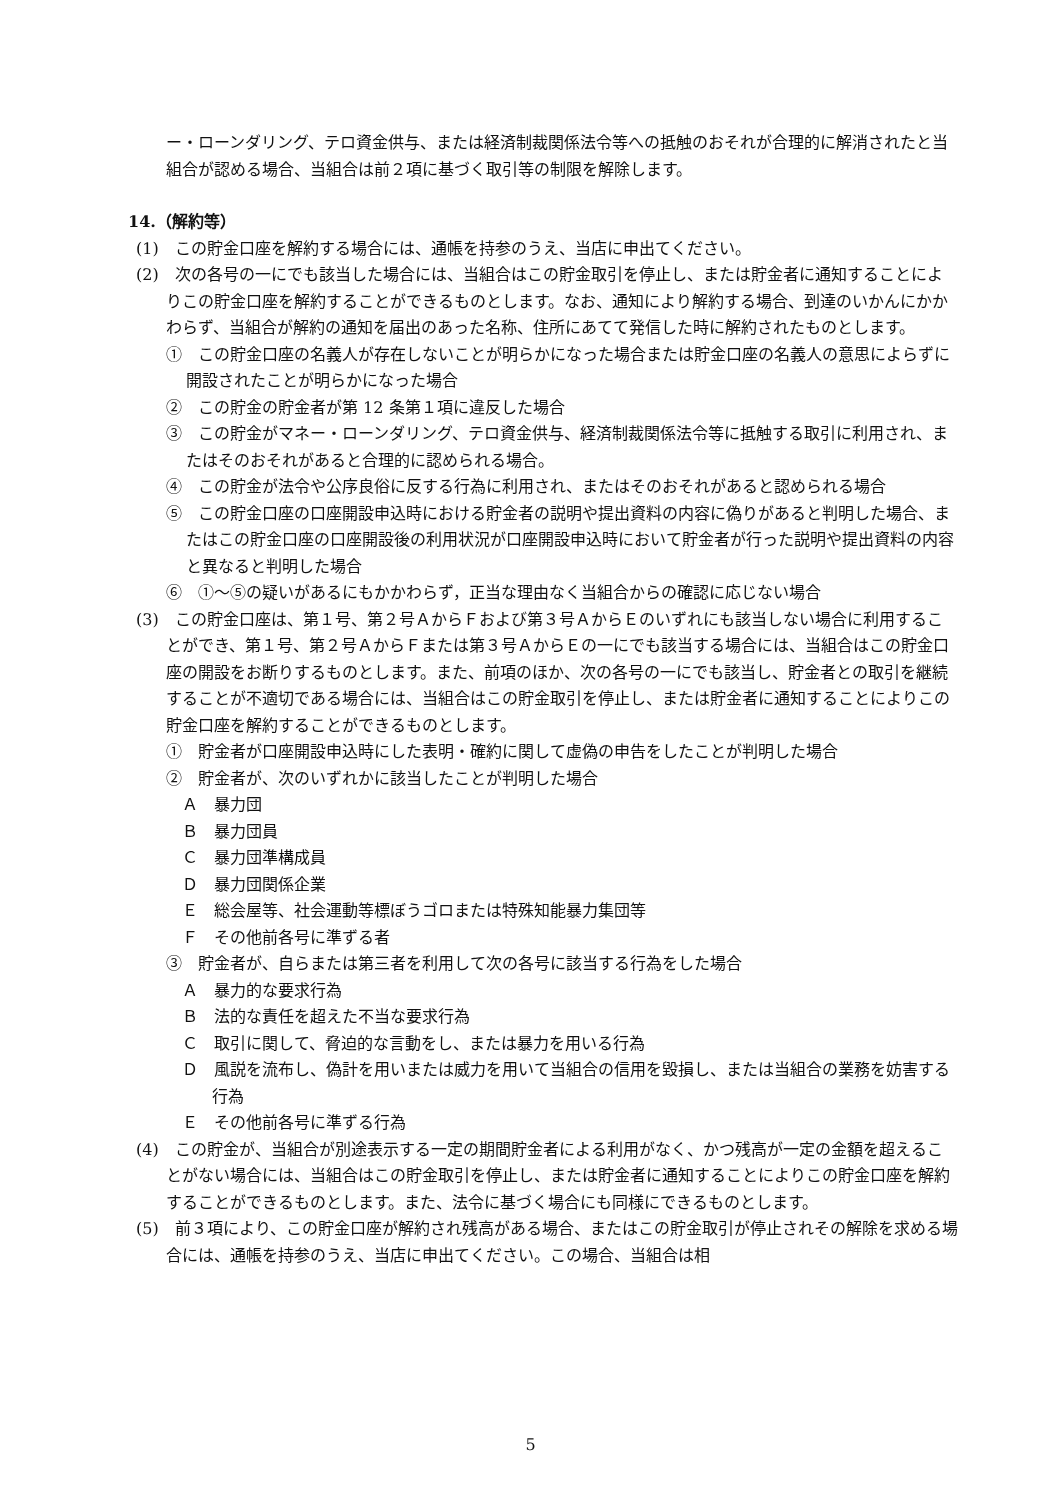ー・ローンダリング、テロ資金供与、または経済制裁関係法令等への抵触のおそれが合理的に解消されたと当組合が認める場合、当組合は前２項に基づく取引等の制限を解除します。
14.（解約等）
(1)　この貯金口座を解約する場合には、通帳を持参のうえ、当店に申出てください。
(2)　次の各号の一にでも該当した場合には、当組合はこの貯金取引を停止し、または貯金者に通知することによりこの貯金口座を解約することができるものとします。なお、通知により解約する場合、到達のいかんにかかわらず、当組合が解約の通知を届出のあった名称、住所にあてて発信した時に解約されたものとします。
①　この貯金口座の名義人が存在しないことが明らかになった場合または貯金口座の名義人の意思によらずに開設されたことが明らかになった場合
②　この貯金の貯金者が第 12 条第１項に違反した場合
③　この貯金がマネー・ローンダリング、テロ資金供与、経済制裁関係法令等に抵触する取引に利用され、またはそのおそれがあると合理的に認められる場合。
④　この貯金が法令や公序良俗に反する行為に利用され、またはそのおそれがあると認められる場合
⑤　この貯金口座の口座開設申込時における貯金者の説明や提出資料の内容に偽りがあると判明した場合、またはこの貯金口座の口座開設後の利用状況が口座開設申込時において貯金者が行った説明や提出資料の内容と異なると判明した場合
⑥　①～⑤の疑いがあるにもかかわらず，正当な理由なく当組合からの確認に応じない場合
(3)　この貯金口座は、第１号、第２号ＡからＦおよび第３号ＡからＥのいずれにも該当しない場合に利用することができ、第１号、第２号ＡからＦまたは第３号ＡからＥの一にでも該当する場合には、当組合はこの貯金口座の開設をお断りするものとします。また、前項のほか、次の各号の一にでも該当し、貯金者との取引を継続することが不適切である場合には、当組合はこの貯金取引を停止し、または貯金者に通知することによりこの貯金口座を解約することができるものとします。
①　貯金者が口座開設申込時にした表明・確約に関して虚偽の申告をしたことが判明した場合
②　貯金者が、次のいずれかに該当したことが判明した場合
Ａ　暴力団
Ｂ　暴力団員
Ｃ　暴力団準構成員
Ｄ　暴力団関係企業
Ｅ　総会屋等、社会運動等標ぼうゴロまたは特殊知能暴力集団等
Ｆ　その他前各号に準ずる者
③　貯金者が、自らまたは第三者を利用して次の各号に該当する行為をした場合
Ａ　暴力的な要求行為
Ｂ　法的な責任を超えた不当な要求行為
Ｃ　取引に関して、脅迫的な言動をし、または暴力を用いる行為
Ｄ　風説を流布し、偽計を用いまたは威力を用いて当組合の信用を毀損し、または当組合の業務を妨害する行為
Ｅ　その他前各号に準ずる行為
(4)　この貯金が、当組合が別途表示する一定の期間貯金者による利用がなく、かつ残高が一定の金額を超えることがない場合には、当組合はこの貯金取引を停止し、または貯金者に通知することによりこの貯金口座を解約することができるものとします。また、法令に基づく場合にも同様にできるものとします。
(5)　前３項により、この貯金口座が解約され残高がある場合、またはこの貯金取引が停止されその解除を求める場合には、通帳を持参のうえ、当店に申出てください。この場合、当組合は相
5